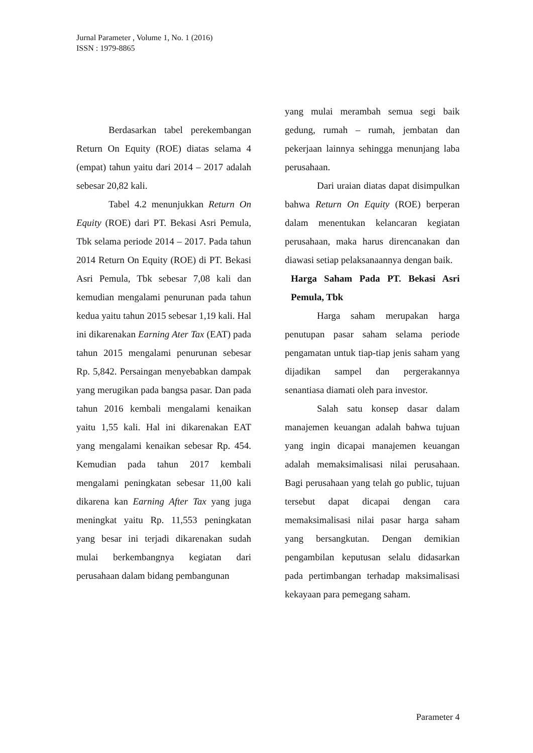Jurnal Parameter , Volume 1, No. 1 (2016)
ISSN : 1979-8865
Berdasarkan tabel perekembangan Return On Equity (ROE) diatas selama 4 (empat) tahun yaitu dari 2014 – 2017 adalah sebesar 20,82 kali.
Tabel 4.2 menunjukkan Return On Equity (ROE) dari PT. Bekasi Asri Pemula, Tbk selama periode 2014 – 2017. Pada tahun 2014 Return On Equity (ROE) di PT. Bekasi Asri Pemula, Tbk sebesar 7,08 kali dan kemudian mengalami penurunan pada tahun kedua yaitu tahun 2015 sebesar 1,19 kali. Hal ini dikarenakan Earning Ater Tax (EAT) pada tahun 2015 mengalami penurunan sebesar Rp. 5,842. Persaingan menyebabkan dampak yang merugikan pada bangsa pasar. Dan pada tahun 2016 kembali mengalami kenaikan yaitu 1,55 kali. Hal ini dikarenakan EAT yang mengalami kenaikan sebesar Rp. 454. Kemudian pada tahun 2017 kembali mengalami peningkatan sebesar 11,00 kali dikarena kan Earning After Tax yang juga meningkat yaitu Rp. 11,553 peningkatan yang besar ini terjadi dikarenakan sudah mulai berkembangnya kegiatan dari perusahaan dalam bidang pembangunan
yang mulai merambah semua segi baik gedung, rumah – rumah, jembatan dan pekerjaan lainnya sehingga menunjang laba perusahaan.
Dari uraian diatas dapat disimpulkan bahwa Return On Equity (ROE) berperan dalam menentukan kelancaran kegiatan perusahaan, maka harus direncanakan dan diawasi setiap pelaksanaannya dengan baik.
Harga Saham Pada PT. Bekasi Asri Pemula, Tbk
Harga saham merupakan harga penutupan pasar saham selama periode pengamatan untuk tiap-tiap jenis saham yang dijadikan sampel dan pergerakannya senantiasa diamati oleh para investor.
Salah satu konsep dasar dalam manajemen keuangan adalah bahwa tujuan yang ingin dicapai manajemen keuangan adalah memaksimalisasi nilai perusahaan. Bagi perusahaan yang telah go public, tujuan tersebut dapat dicapai dengan cara memaksimalisasi nilai pasar harga saham yang bersangkutan. Dengan demikian pengambilan keputusan selalu didasarkan pada pertimbangan terhadap maksimalisasi kekayaan para pemegang saham.
Parameter 4